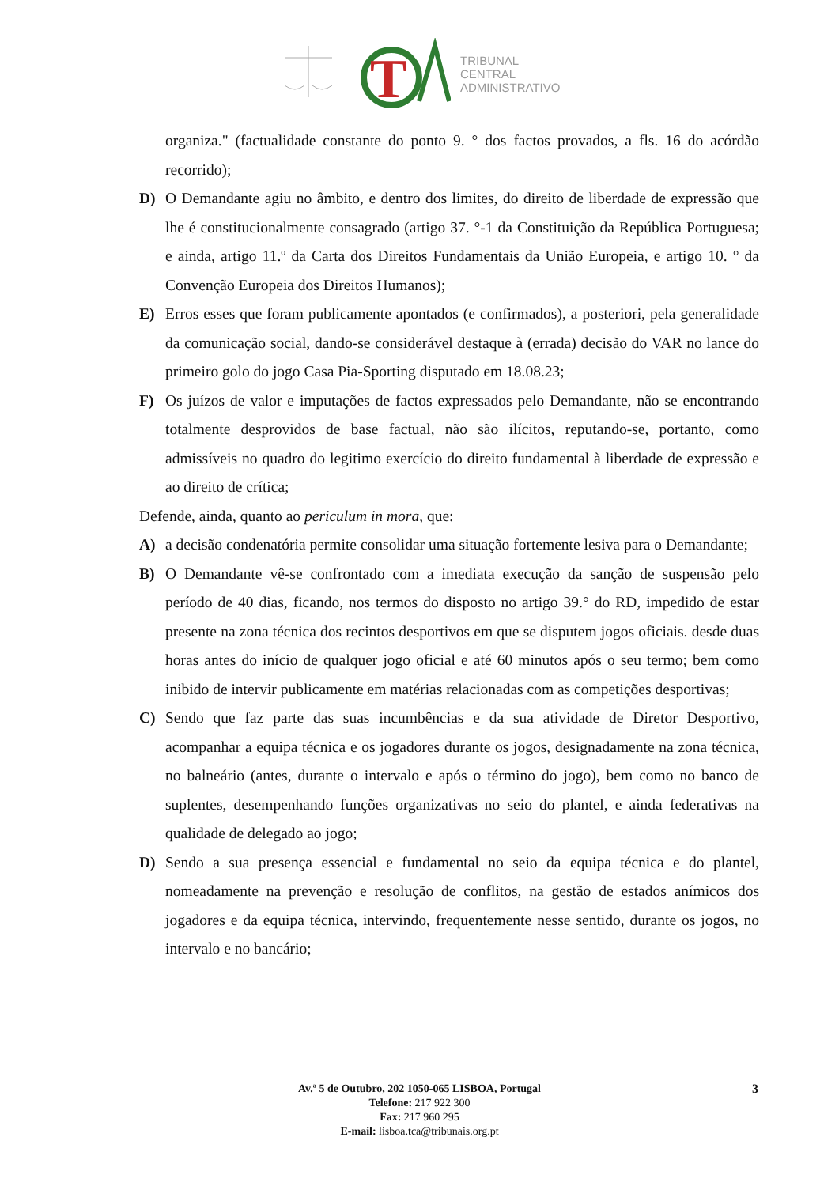T
TRIBUNAL
CENTRAL
ADMINISTRATIVO
organiza." (factualidade constante do ponto 9. ° dos factos provados, a fls. 16 do acórdão recorrido);
D) O Demandante agiu no âmbito, e dentro dos limites, do direito de liberdade de expressão que lhe é constitucionalmente consagrado (artigo 37. °-1 da Constituição da República Portuguesa; e ainda, artigo 11.º da Carta dos Direitos Fundamentais da União Europeia, e artigo 10. ° da Convenção Europeia dos Direitos Humanos);
E) Erros esses que foram publicamente apontados (e confirmados), a posteriori, pela generalidade da comunicação social, dando-se considerável destaque à (errada) decisão do VAR no lance do primeiro golo do jogo Casa Pia-Sporting disputado em 18.08.23;
F) Os juízos de valor e imputações de factos expressados pelo Demandante, não se encontrando totalmente desprovidos de base factual, não são ilícitos, reputando-se, portanto, como admissíveis no quadro do legitimo exercício do direito fundamental à liberdade de expressão e ao direito de crítica;
Defende, ainda, quanto ao periculum in mora, que:
A) a decisão condenatória permite consolidar uma situação fortemente lesiva para o Demandante;
B) O Demandante vê-se confrontado com a imediata execução da sanção de suspensão pelo período de 40 dias, ficando, nos termos do disposto no artigo 39.° do RD, impedido de estar presente na zona técnica dos recintos desportivos em que se disputem jogos oficiais. desde duas horas antes do início de qualquer jogo oficial e até 60 minutos após o seu termo; bem como inibido de intervir publicamente em matérias relacionadas com as competições desportivas;
C) Sendo que faz parte das suas incumbências e da sua atividade de Diretor Desportivo, acompanhar a equipa técnica e os jogadores durante os jogos, designadamente na zona técnica, no balneário (antes, durante o intervalo e após o término do jogo), bem como no banco de suplentes, desempenhando funções organizativas no seio do plantel, e ainda federativas na qualidade de delegado ao jogo;
D) Sendo a sua presença essencial e fundamental no seio da equipa técnica e do plantel, nomeadamente na prevenção e resolução de conflitos, na gestão de estados anímicos dos jogadores e da equipa técnica, intervindo, frequentemente nesse sentido, durante os jogos, no intervalo e no bancário;
Av.ª 5 de Outubro, 202 1050-065 LISBOA, Portugal
Telefone: 217 922 300
Fax: 217 960 295
E-mail: lisboa.tca@tribunais.org.pt
3